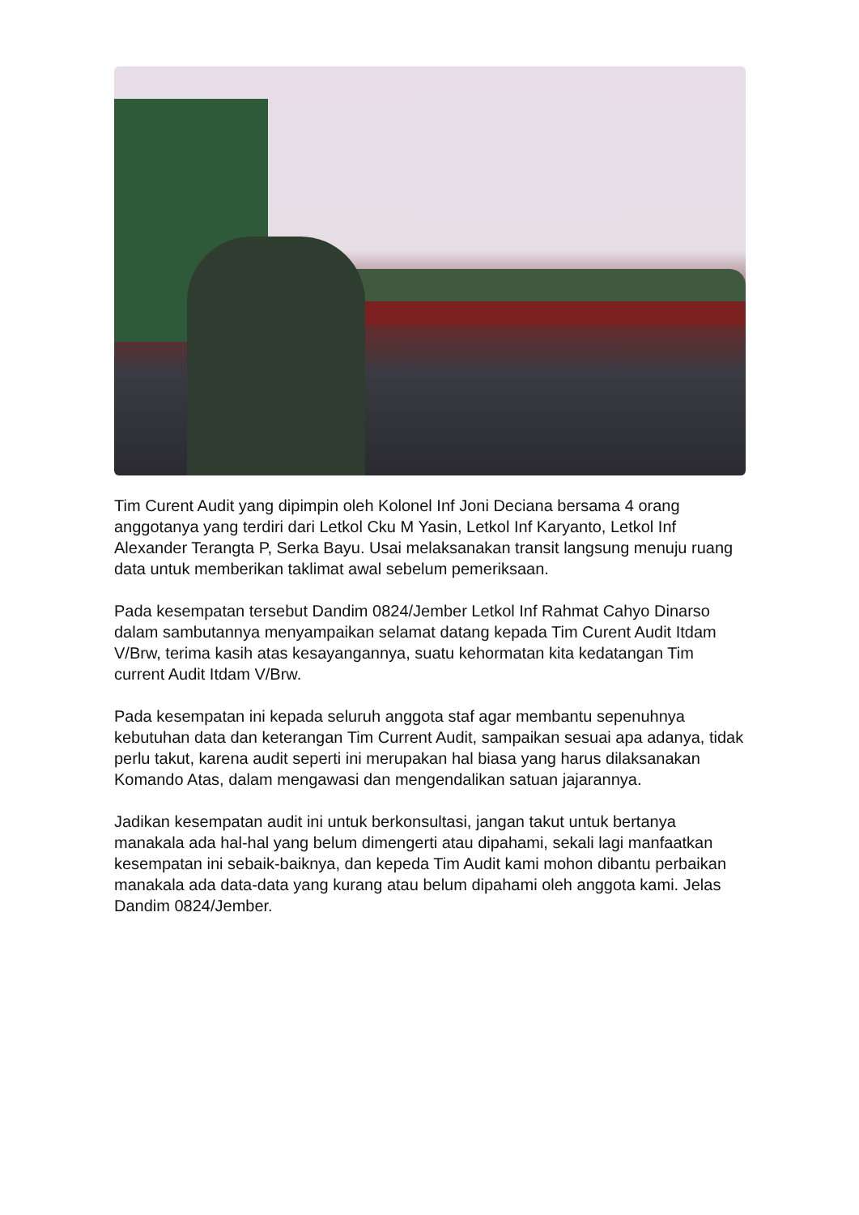Tim Curent Audit yang dipimpin oleh Kolonel Inf Joni Deciana bersama 4 orang anggotanya yang terdiri dari Letkol Cku M Yasin, Letkol Inf Karyanto, Letkol Inf Alexander Terangta P, Serka Bayu. Usai melaksanakan transit langsung menuju ruang data untuk memberikan taklimat awal sebelum pemeriksaan.
Pada kesempatan tersebut Dandim 0824/Jember Letkol Inf Rahmat Cahyo Dinarso dalam sambutannya menyampaikan selamat datang kepada Tim Curent Audit Itdam V/Brw, terima kasih atas kesayangannya, suatu kehormatan kita kedatangan Tim current Audit Itdam V/Brw.
Pada kesempatan ini kepada seluruh anggota staf agar membantu sepenuhnya kebutuhan data dan keterangan Tim Current Audit, sampaikan sesuai apa adanya, tidak perlu takut, karena audit seperti ini merupakan hal biasa yang harus dilaksanakan Komando Atas, dalam mengawasi dan mengendalikan satuan jajarannya.
Jadikan kesempatan audit ini untuk berkonsultasi, jangan takut untuk bertanya manakala ada hal-hal yang belum dimengerti atau dipahami, sekali lagi manfaatkan kesempatan ini sebaik-baiknya, dan kepeda Tim Audit kami mohon dibantu perbaikan manakala ada data-data yang kurang atau belum dipahami oleh anggota kami. Jelas Dandim 0824/Jember.